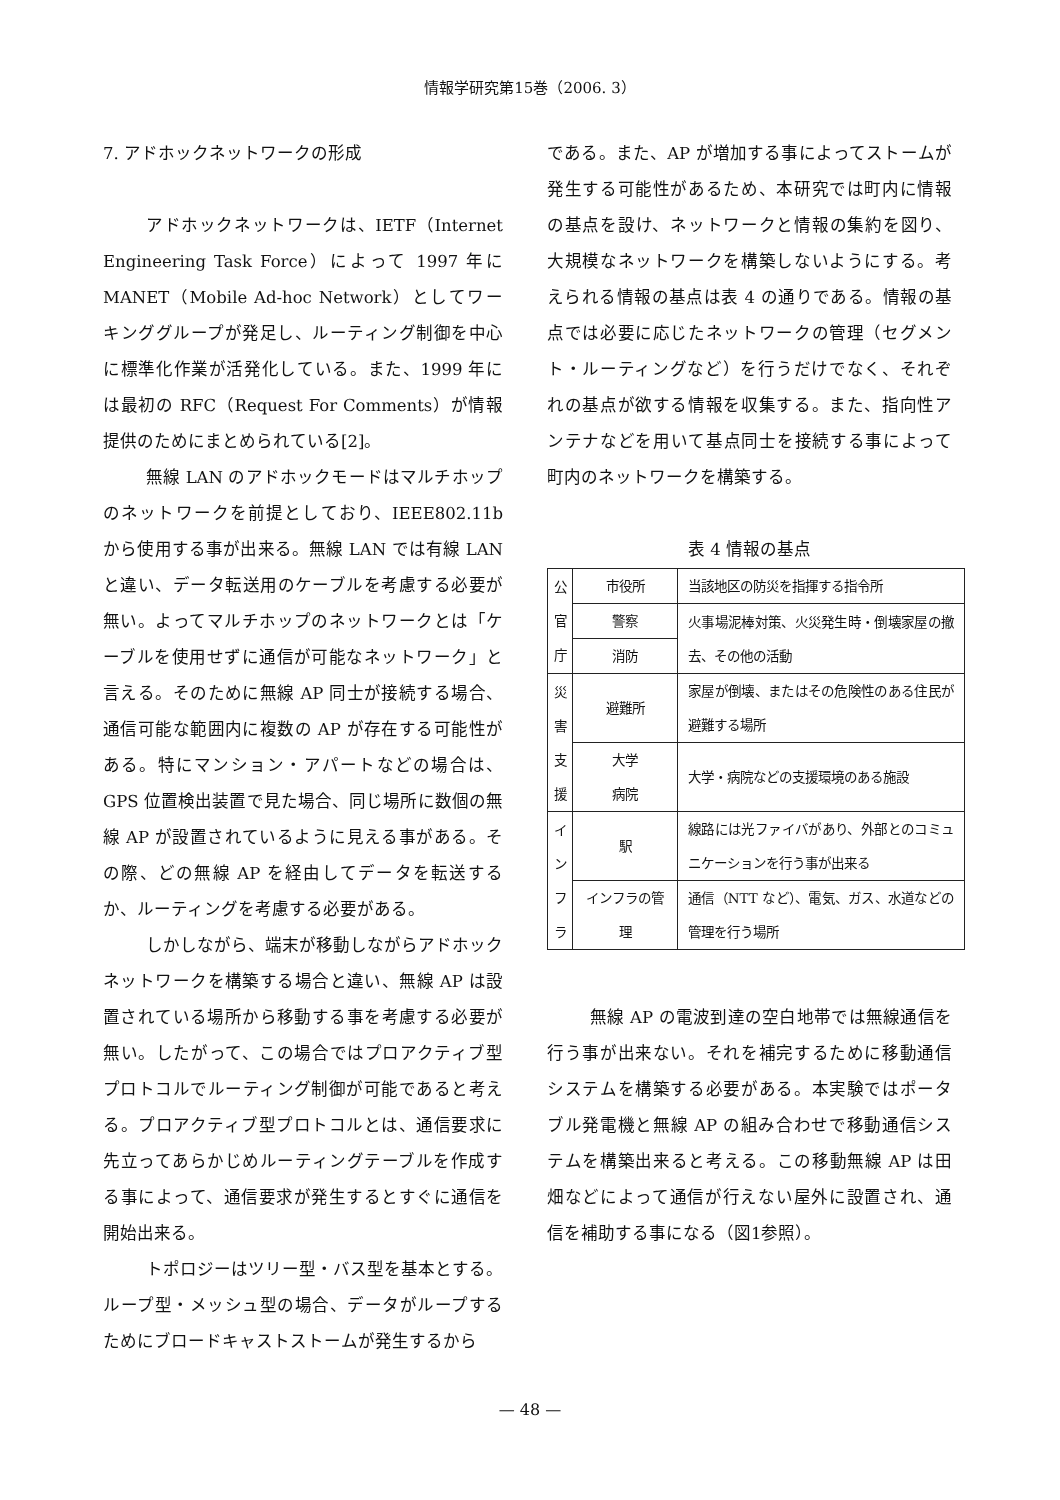情報学研究第15巻（2006. 3）
7. アドホックネットワークの形成
アドホックネットワークは、IETF（Internet Engineering Task Force）によって 1997 年に MANET（Mobile Ad-hoc Network）としてワーキンググループが発足し、ルーティング制御を中心に標準化作業が活発化している。また、1999 年には最初の RFC（Request For Comments）が情報提供のためにまとめられている[2]。
無線 LAN のアドホックモードはマルチホップのネットワークを前提としており、IEEE802.11b から使用する事が出来る。無線 LAN では有線 LAN と違い、データ転送用のケーブルを考慮する必要が無い。よってマルチホップのネットワークとは「ケーブルを使用せずに通信が可能なネットワーク」と言える。そのために無線 AP 同士が接続する場合、通信可能な範囲内に複数の AP が存在する可能性がある。特にマンション・アパートなどの場合は、GPS 位置検出装置で見た場合、同じ場所に数個の無線 AP が設置されているように見える事がある。その際、どの無線 AP を経由してデータを転送するか、ルーティングを考慮する必要がある。
しかしながら、端末が移動しながらアドホックネットワークを構築する場合と違い、無線 AP は設置されている場所から移動する事を考慮する必要が無い。したがって、この場合ではプロアクティブ型プロトコルでルーティング制御が可能であると考える。プロアクティブ型プロトコルとは、通信要求に先立ってあらかじめルーティングテーブルを作成する事によって、通信要求が発生するとすぐに通信を開始出来る。
トポロジーはツリー型・バス型を基本とする。ループ型・メッシュ型の場合、データがループするためにブロードキャストストームが発生するから
である。また、AP が増加する事によってストームが発生する可能性があるため、本研究では町内に情報の基点を設け、ネットワークと情報の集約を図り、大規模なネットワークを構築しないようにする。考えられる情報の基点は表 4 の通りである。情報の基点では必要に応じたネットワークの管理（セグメント・ルーティングなど）を行うだけでなく、それぞれの基点が欲する情報を収集する。また、指向性アンテナなどを用いて基点同士を接続する事によって町内のネットワークを構築する。
表 4 情報の基点
| 公 官 庁 | 市役所 | 当該地区の防災を指揮する指令所 |
| | 警察 | 火事場泥棒対策、火災発生時・倒壊家屋の撤去、その他の活動 |
| | 消防 | |
| 災 害 支 援 | 避難所 | 家屋が倒壊、またはその危険性のある住民が避難する場所 |
| | 大学 病院 | 大学・病院などの支援環境のある施設 |
| イ ン フ ラ | 駅 | 線路には光ファイバがあり、外部とのコミュニケーションを行う事が出来る |
| | インフラの管理 | 通信（NTT など）、電気、ガス、水道などの管理を行う場所 |
無線 AP の電波到達の空白地帯では無線通信を行う事が出来ない。それを補完するために移動通信システムを構築する必要がある。本実験ではポータブル発電機と無線 AP の組み合わせで移動通信システムを構築出来ると考える。この移動無線 AP は田畑などによって通信が行えない屋外に設置され、通信を補助する事になる（図1参照）。
— 48 —